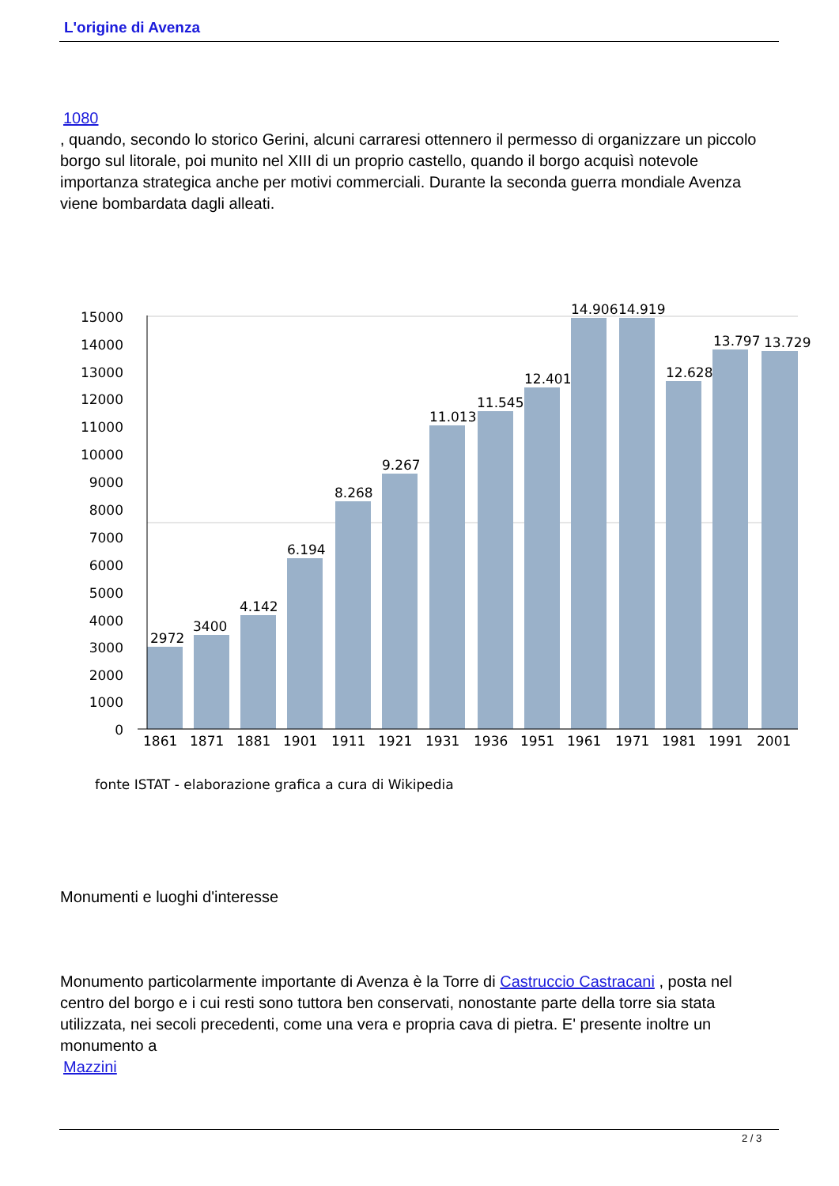L'origine di Avenza
1080
, quando, secondo lo storico Gerini, alcuni carraresi ottennero il permesso di organizzare un piccolo borgo sul litorale, poi munito nel XIII di un proprio castello, quando il borgo acquisì notevole importanza strategica anche per motivi commerciali. Durante la seconda guerra mondiale Avenza viene bombardata dagli alleati.
15000
14000
13000
12000
11000
10000
9000
8000
7000
6000
5000
4000
3000
2000
1000
0
2972
3400
4.142
6.194
8.268
9.267
11.013
11.545
12.401
14.906
14.919
12.628
13.797
13.729
1861 1871 1881 1901 1911 1921 1931 1936 1951 1961 1971 1981 1991 2001
fonte ISTAT - elaborazione grafica a cura di Wikipedia
Monumenti e luoghi d'interesse
Monumento particolarmente importante di Avenza è la Torre di Castruccio Castracani , posta nel centro del borgo e i cui resti sono tuttora ben conservati, nonostante parte della torre sia stata utilizzata, nei secoli precedenti, come una vera e propria cava di pietra. E' presente inoltre un monumento a
Mazzini
2 / 3